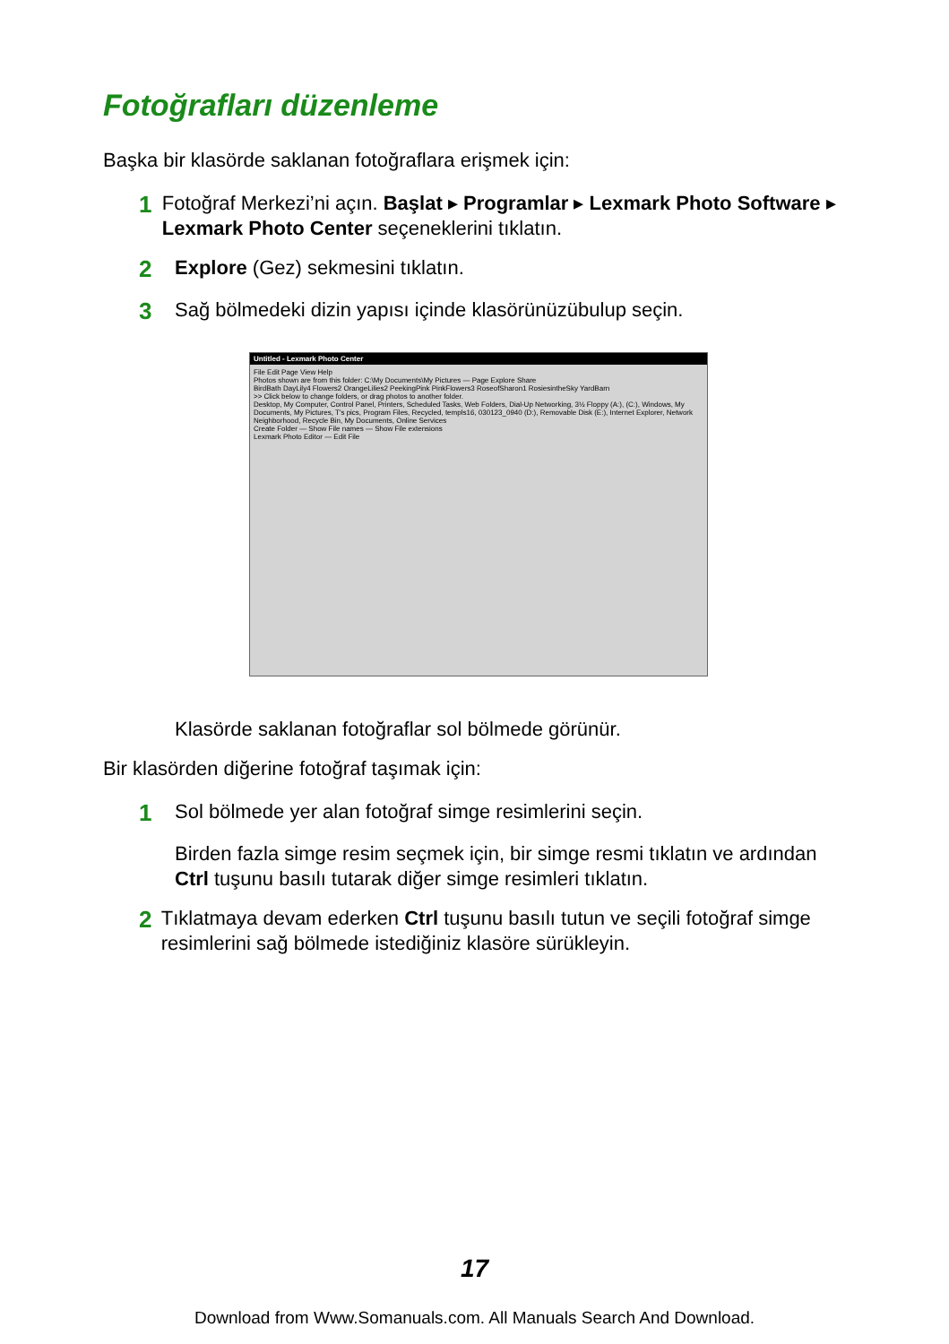Fotoğrafları düzenleme
Başka bir klasörde saklanan fotoğraflara erişmek için:
1
Fotoğraf Merkezi’ni açın. Başlat ▸ Programlar ▸ Lexmark Photo Software ▸ Lexmark Photo Center seçeneklerini tıklatın.
2
Explore (Gez) sekmesini tıklatın.
3
Sağ bölmedeki dizin yapısı içinde klasörünüzübulup seçin.
Untitled - Lexmark Photo Center
File Edit Page View Help
Photos shown are from this folder: C:\My Documents\My Pictures — Page Explore Share
BirdBath DayLily4 Flowers2 OrangeLilies2 PeekingPink PinkFlowers3 RoseofSharon1 RosiesintheSky YardBarn
>> Click below to change folders, or drag photos to another folder.
Desktop, My Computer, Control Panel, Printers, Scheduled Tasks, Web Folders, Dial-Up Networking, 3½ Floppy (A:), (C:), Windows, My Documents, My Pictures, T's pics, Program Files, Recycled, templs16, 030123_0940 (D:), Removable Disk (E:), Internet Explorer, Network Neighborhood, Recycle Bin, My Documents, Online Services
Create Folder — Show File names — Show File extensions
Lexmark Photo Editor — Edit File
Klasörde saklanan fotoğraflar sol bölmede görünür.
Bir klasörden diğerine fotoğraf taşımak için:
1
Sol bölmede yer alan fotoğraf simge resimlerini seçin.
Birden fazla simge resim seçmek için, bir simge resmi tıklatın ve ardından Ctrl tuşunu basılı tutarak diğer simge resimleri tıklatın.
2
Tıklatmaya devam ederken Ctrl tuşunu basılı tutun ve seçili fotoğraf simge resimlerini sağ bölmede istediğiniz klasöre sürükleyin.
17
Download from Www.Somanuals.com. All Manuals Search And Download.